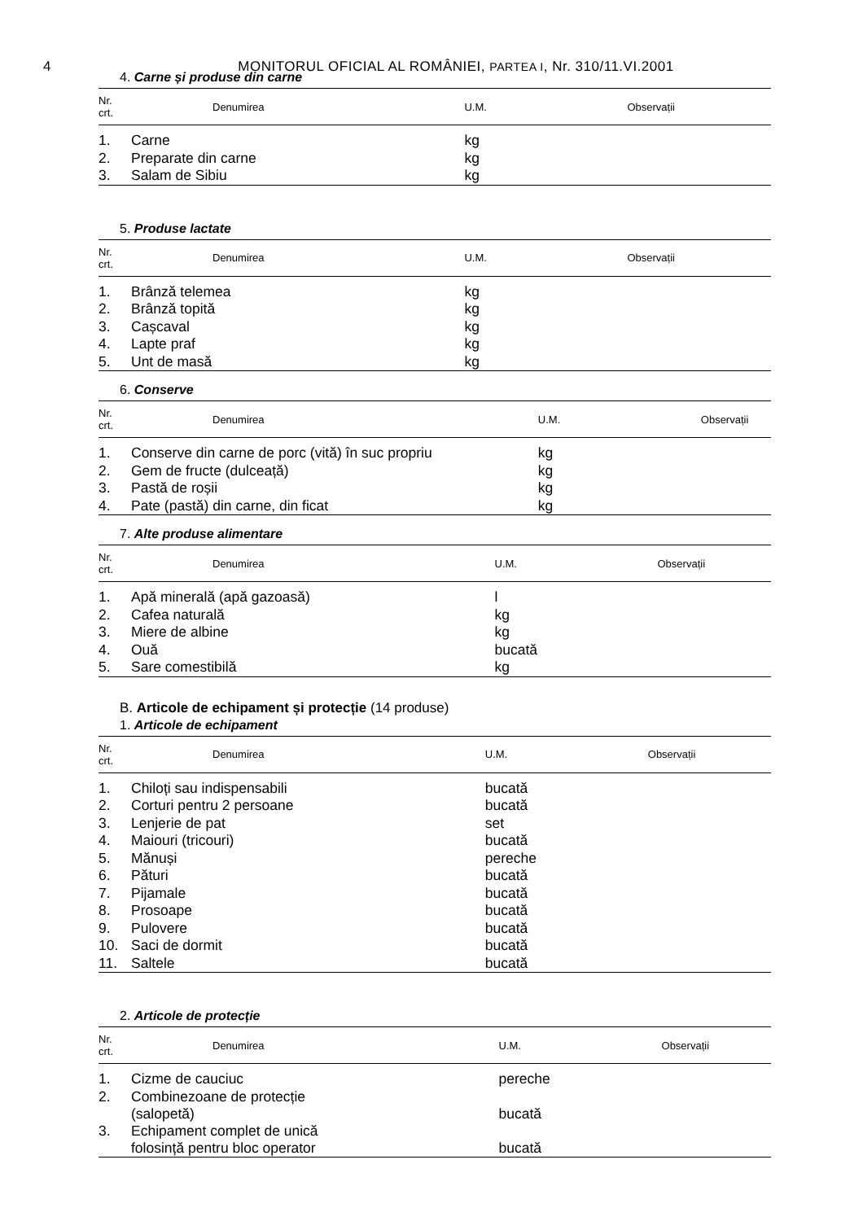4
MONITORUL OFICIAL AL ROMÂNIEI, PARTEA I, Nr. 310/11.VI.2001
4. Carne și produse din carne
| Nr. crt. | Denumirea | U.M. | Observații |
| --- | --- | --- | --- |
| 1. | Carne | kg | |
| 2. | Preparate din carne | kg | |
| 3. | Salam de Sibiu | kg | |
5. Produse lactate
| Nr. crt. | Denumirea | U.M. | Observații |
| --- | --- | --- | --- |
| 1. | Brânză telemea | kg | |
| 2. | Brânză topită | kg | |
| 3. | Cașcaval | kg | |
| 4. | Lapte praf | kg | |
| 5. | Unt de masă | kg | |
6. Conserve
| Nr. crt. | Denumirea | U.M. | Observații |
| --- | --- | --- | --- |
| 1. | Conserve din carne de porc (vită) în suc propriu | kg | |
| 2. | Gem de fructe (dulceață) | kg | |
| 3. | Pastă de roșii | kg | |
| 4. | Pate (pastă) din carne, din ficat | kg | |
7. Alte produse alimentare
| Nr. crt. | Denumirea | U.M. | Observații |
| --- | --- | --- | --- |
| 1. | Apă minerală (apă gazoasă) | l | |
| 2. | Cafea naturală | kg | |
| 3. | Miere de albine | kg | |
| 4. | Ouă | bucată | |
| 5. | Sare comestibilă | kg | |
B. Articole de echipament și protecție (14 produse)
1. Articole de echipament
| Nr. crt. | Denumirea | U.M. | Observații |
| --- | --- | --- | --- |
| 1. | Chiloți sau indispensabili | bucată | |
| 2. | Corturi pentru 2 persoane | bucată | |
| 3. | Lenjerie de pat | set | |
| 4. | Maiouri (tricouri) | bucată | |
| 5. | Mănuși | pereche | |
| 6. | Pături | bucată | |
| 7. | Pijamale | bucată | |
| 8. | Prosoape | bucată | |
| 9. | Pulovere | bucată | |
| 10. | Saci de dormit | bucată | |
| 11. | Saltele | bucată | |
2. Articole de protecție
| Nr. crt. | Denumirea | U.M. | Observații |
| --- | --- | --- | --- |
| 1. | Cizme de cauciuc | pereche | |
| 2. | Combinezoane de protecție (salopetă) | bucată | |
| 3. | Echipament complet de unică folosință pentru bloc operator | bucată | |